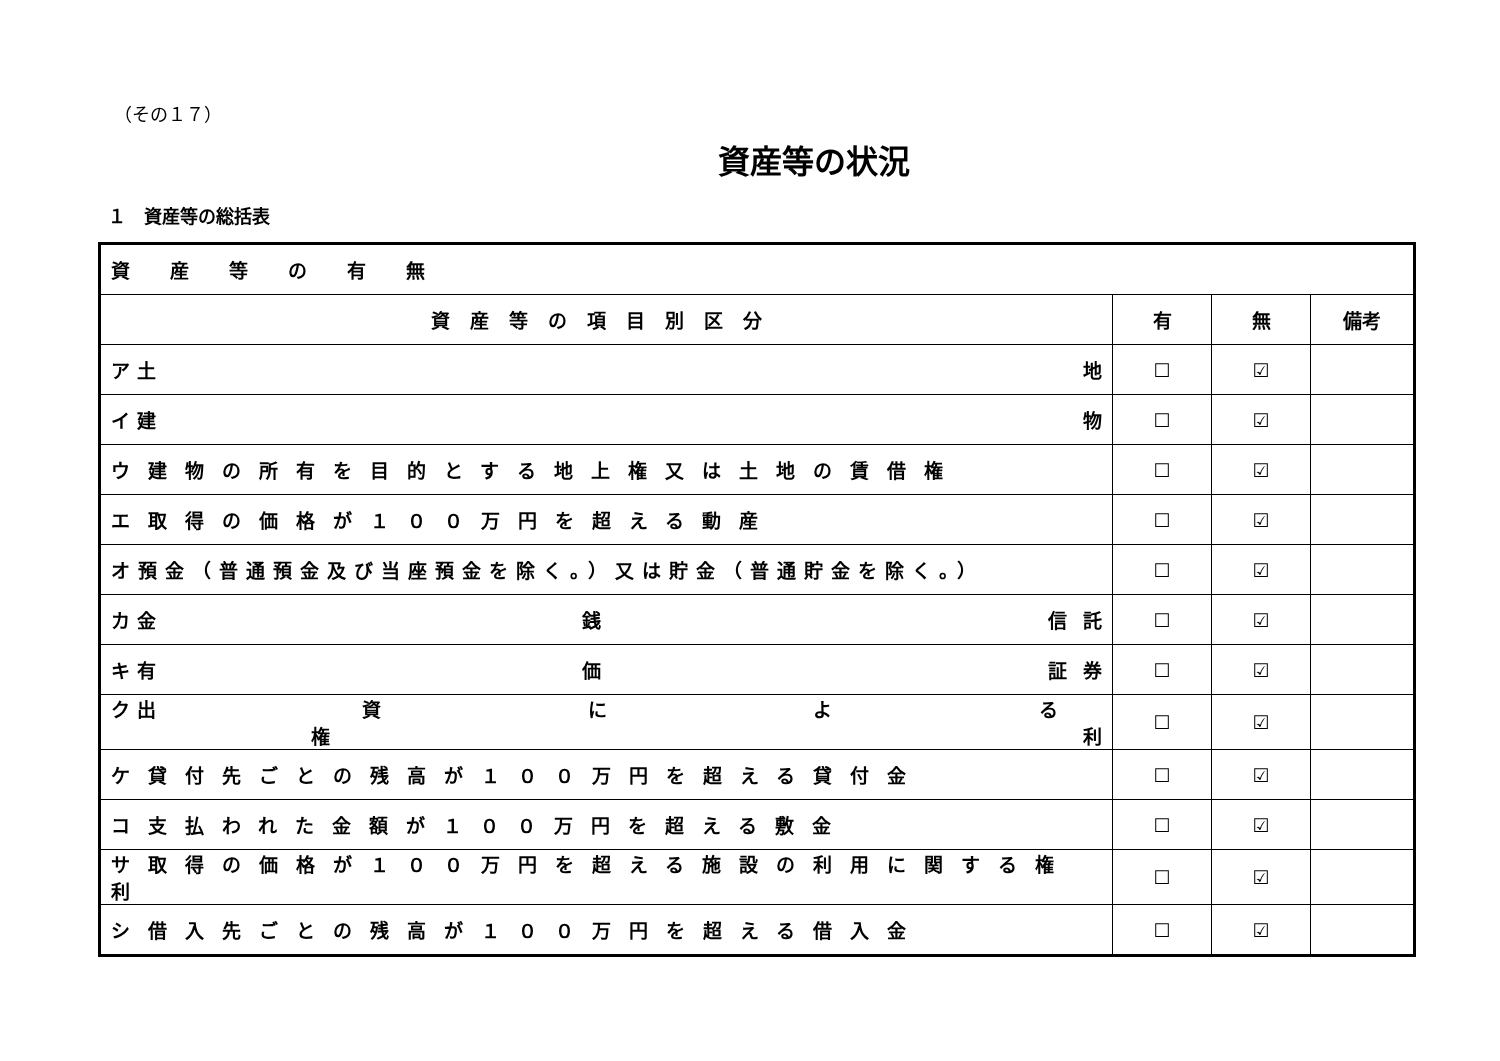（その１７）
資産等の状況
１　資産等の総括表
| 資産等の有無 | | | |
| 資産等の項目別区分 | 有 | 無 | 備考 |
| ア 土 地 | ☐ | ☑ | |
| イ 建 物 | ☐ | ☑ | |
| ウ建物の所有を目的とする地上権又は土地の賃借権 | ☐ | ☑ | |
| エ取得の価格が１００万円を超える動産 | ☐ | ☑ | |
| オ預金（普通預金及び当座預金を除く。）又は貯金（普通貯金を除く。） | ☐ | ☑ | |
| カ 金 銭 信 託 | ☐ | ☑ | |
| キ 有 価 証 券 | ☐ | ☑ | |
| ク 出 資 に よ る 権 利 | ☐ | ☑ | |
| ケ貸付先ごとの残高が１００万円を超える貸付金 | ☐ | ☑ | |
| コ支払われた金額が１００万円を超える敷金 | ☐ | ☑ | |
| サ取得の価格が１００万円を超える施設の利用に関する権利 | ☐ | ☑ | |
| シ借入先ごとの残高が１００万円を超える借入金 | ☐ | ☑ | |